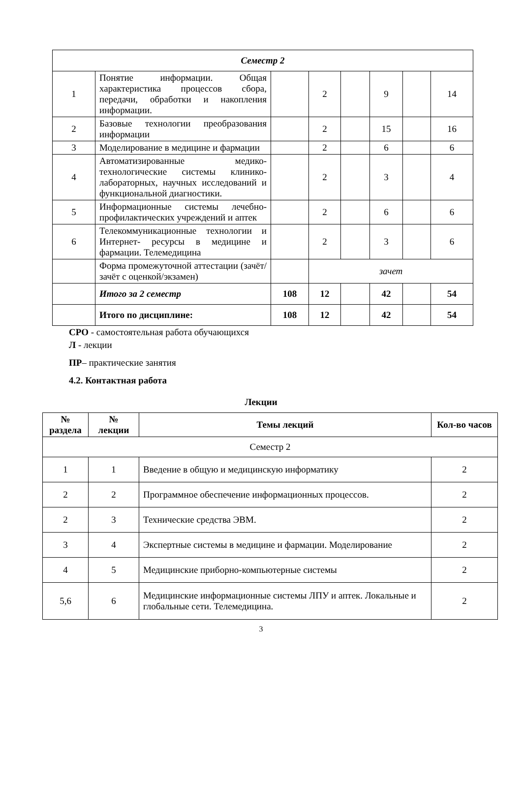| Семестр 2 | | | | | | | |
| 1 | Понятие информации. Общая характеристика процессов сбора, передачи, обработки и накопления информации. | | 2 | | 9 | | 14 |
| 2 | Базовые технологии преобразования информации | | 2 | | 15 | | 16 |
| 3 | Моделирование в медицине и фармации | | 2 | | 6 | | 6 |
| 4 | Автоматизированные медико-технологические системы клинико-лабораторных, научных исследований и функциональной диагностики. | | 2 | | 3 | | 4 |
| 5 | Информационные системы лечебно-профилактических учреждений и аптек | | 2 | | 6 | | 6 |
| 6 | Телекоммуникационные технологии и Интернет- ресурсы в медицине и фармации. Телемедицина | | 2 | | 3 | | 6 |
| | Форма промежуточной аттестации (зачёт/зачёт с оценкой/экзамен) | | зачет | | | | |
| | Итого за 2 семестр | 108 | 12 | | 42 | | 54 |
| | Итого по дисциплине: | 108 | 12 | | 42 | | 54 |
СРО - самостоятельная работа обучающихся
Л - лекции
ПР– практические занятия
4.2. Контактная работа
Лекции
| № раздела | № лекции | Темы лекций | Кол-во часов |
| --- | --- | --- | --- |
| Семестр 2 | | | |
| 1 | 1 | Введение в общую и медицинскую информатику | 2 |
| 2 | 2 | Программное обеспечение информационных процессов. | 2 |
| 2 | 3 | Технические средства ЭВМ. | 2 |
| 3 | 4 | Экспертные системы в медицине и фармации. Моделирование | 2 |
| 4 | 5 | Медицинские приборно-компьютерные системы | 2 |
| 5,6 | 6 | Медицинские информационные системы ЛПУ и аптек. Локальные и глобальные сети. Телемедицина. | 2 |
3